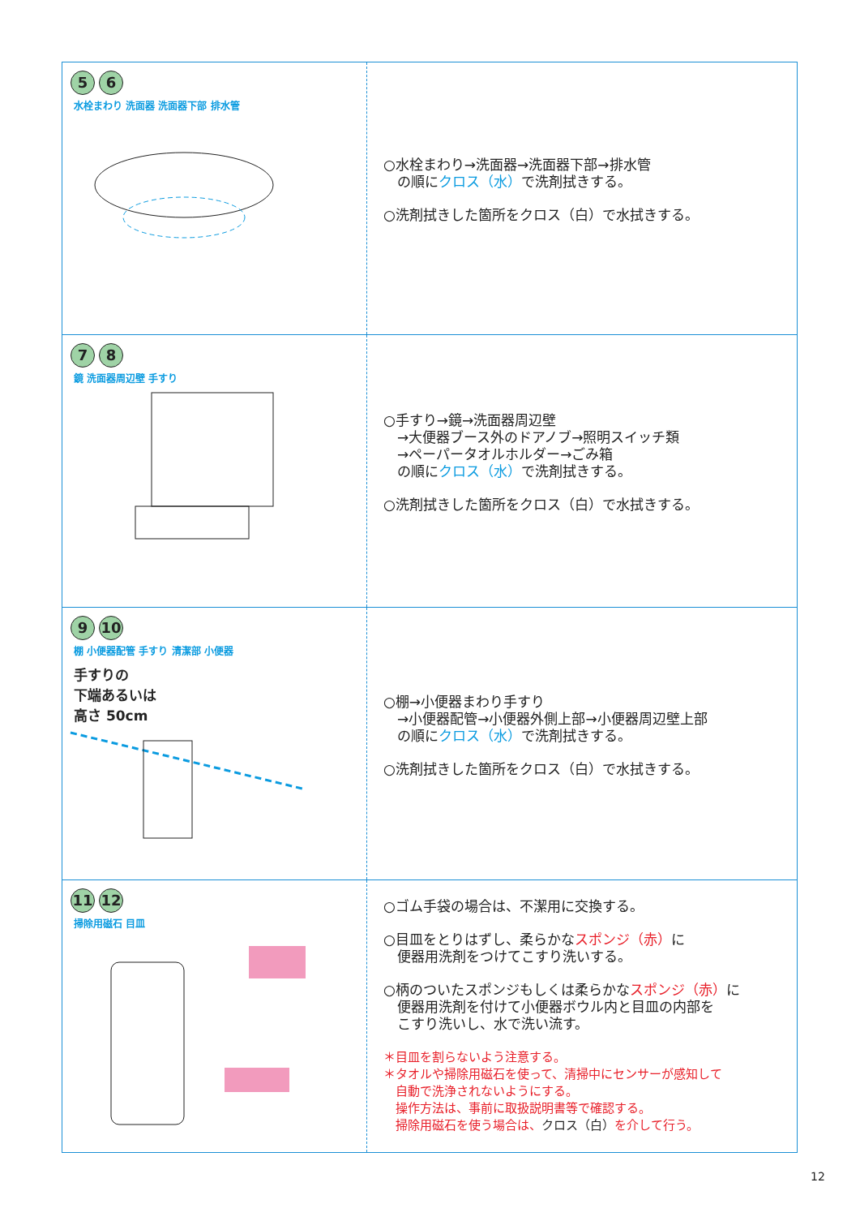| 5 6 水栓まわり 洗面器 洗面器下部 排水管 | ○水栓まわり→洗面器→洗面器下部→排水管 の順に クロス（水） で洗剤拭きする。 ○洗剤拭きした箇所をクロス（白）で水拭きする。 |
| 7 8 鏡 洗面器周辺壁 手すり | ○手すり→鏡→洗面器周辺壁 →大便器ブース外のドアノブ→照明スイッチ類 →ペーパータオルホルダー→ごみ箱 の順に クロス（水） で洗剤拭きする。 ○洗剤拭きした箇所をクロス（白）で水拭きする。 |
| 9 10 棚 小便器配管 手すり 清潔部 小便器 手すりの 下端あるいは 高さ 50cm | ○棚→小便器まわり手すり →小便器配管→小便器外側上部→小便器周辺壁上部 の順に クロス（水） で洗剤拭きする。 ○洗剤拭きした箇所をクロス（白）で水拭きする。 |
| 11 12 掃除用磁石 目皿 | ○ゴム手袋の場合は、不潔用に交換する。 ○目皿をとりはずし、柔らかな スポンジ（赤） に 便器用洗剤をつけてこすり洗いする。 ○柄のついたスポンジもしくは柔らかな スポンジ（赤） に 便器用洗剤を付けて小便器ボウル内と目皿の内部を こすり洗いし、水で洗い流す。 ＊目皿を割らないよう注意する。 ＊タオルや掃除用磁石を使って、清掃中にセンサーが感知して 自動で洗浄されないようにする。 操作方法は、事前に取扱説明書等で確認する。 掃除用磁石を使う場合は、 クロス（白） を介して行う。 |
12